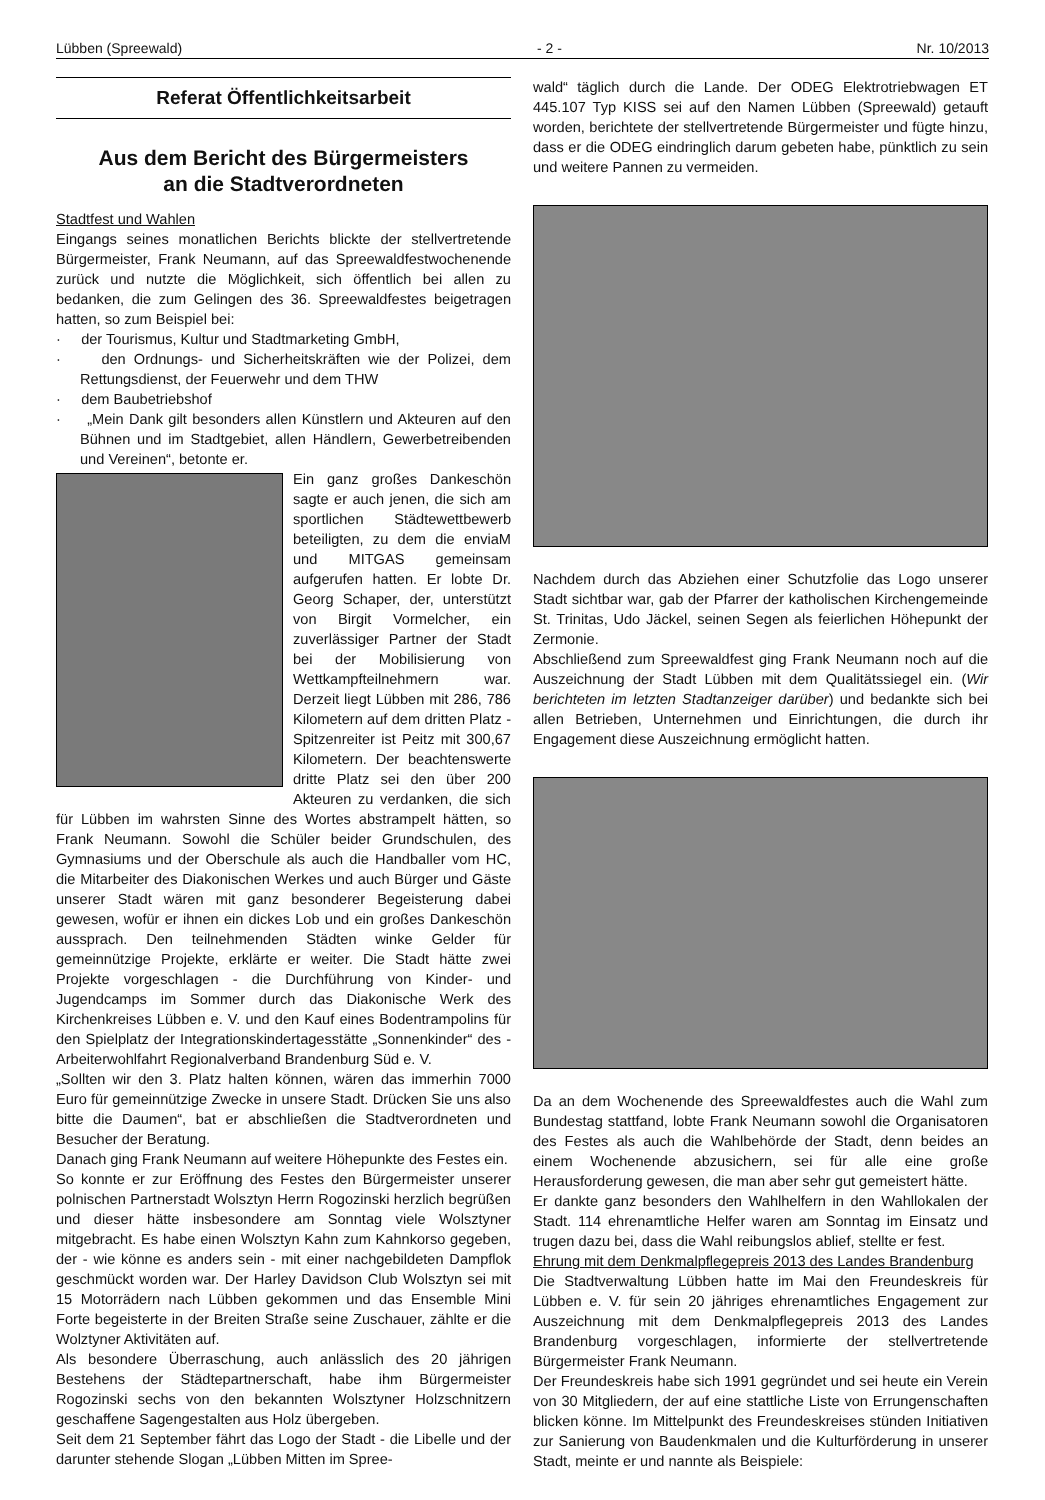Lübben (Spreewald) - 2 - Nr. 10/2013
Referat Öffentlichkeitsarbeit
Aus dem Bericht des Bürgermeisters
an die Stadtverordneten
Stadtfest und Wahlen
Eingangs seines monatlichen Berichts blickte der stellvertretende Bürgermeister, Frank Neumann, auf das Spreewaldfestwochenende zurück und nutzte die Möglichkeit, sich öffentlich bei allen zu bedanken, die zum Gelingen des 36. Spreewaldfestes beigetragen hatten, so zum Beispiel bei:
· der Tourismus, Kultur und Stadtmarketing GmbH,
· den Ordnungs- und Sicherheitskräften wie der Polizei, dem Rettungsdienst, der Feuerwehr und dem THW
· dem Baubetriebshof
· „Mein Dank gilt besonders allen Künstlern und Akteuren auf den Bühnen und im Stadtgebiet, allen Händlern, Gewerbetreibenden und Vereinen“, betonte er.
Ein ganz großes Dankeschön sagte er auch jenen, die sich am sportlichen Städtewettbewerb beteiligten, zu dem die enviaM und MITGAS gemeinsam aufgerufen hatten. Er lobte Dr. Georg Schaper, der, unterstützt von Birgit Vormelcher, ein zuverlässiger Partner der Stadt bei der Mobilisierung von Wettkampfteilnehmern war. Derzeit liegt Lübben mit 286, 786 Kilometern auf dem dritten Platz - Spitzenreiter ist Peitz mit 300,67 Kilometern. Der beachtenswerte dritte Platz sei den über 200 Akteuren zu verdanken, die sich für Lübben im wahrsten Sinne des Wortes abstrampelt hätten, so Frank Neumann. Sowohl die Schüler beider Grundschulen, des Gymnasiums und der Oberschule als auch die Handballer vom HC, die Mitarbeiter des Diakonischen Werkes und auch Bürger und Gäste unserer Stadt wären mit ganz besonderer Begeisterung dabei gewesen, wofür er ihnen ein dickes Lob und ein großes Dankeschön aussprach. Den teilnehmenden Städten winke Gelder für gemeinnützige Projekte, erklärte er weiter. Die Stadt hätte zwei Projekte vorgeschlagen - die Durchführung von Kinder- und Jugendcamps im Sommer durch das Diakonische Werk des Kirchenkreises Lübben e. V. und den Kauf eines Bodentrampolins für den Spielplatz der Integrationskindertagesstätte „Sonnenkinder“ des - Arbeiterwohlfahrt Regionalverband Brandenburg Süd e. V.
„Sollten wir den 3. Platz halten können, wären das immerhin 7000 Euro für gemeinnützige Zwecke in unsere Stadt. Drücken Sie uns also bitte die Daumen“, bat er abschließen die Stadtverordneten und Besucher der Beratung.
Danach ging Frank Neumann auf weitere Höhepunkte des Festes ein.
So konnte er zur Eröffnung des Festes den Bürgermeister unserer polnischen Partnerstadt Wolsztyn Herrn Rogozinski herzlich begrüßen und dieser hätte insbesondere am Sonntag viele Wolsztyner mitgebracht. Es habe einen Wolsztyn Kahn zum Kahnkorso gegeben, der - wie könne es anders sein - mit einer nachgebildeten Dampflok geschmückt worden war. Der Harley Davidson Club Wolsztyn sei mit 15 Motorrädern nach Lübben gekommen und das Ensemble Mini Forte begeisterte in der Breiten Straße seine Zuschauer, zählte er die Wolztyner Aktivitäten auf.
Als besondere Überraschung, auch anlässlich des 20 jährigen Bestehens der Städtepartnerschaft, habe ihm Bürgermeister Rogozinski sechs von den bekannten Wolsztyner Holzschnitzern geschaffene Sagengestalten aus Holz übergeben.
Seit dem 21 September fährt das Logo der Stadt - die Libelle und der darunter stehende Slogan „Lübben Mitten im Spree-
wald“ täglich durch die Lande. Der ODEG Elektrotriebwagen ET 445.107 Typ KISS sei auf den Namen Lübben (Spreewald) getauft worden, berichtete der stellvertretende Bürgermeister und fügte hinzu, dass er die ODEG eindringlich darum gebeten habe, pünktlich zu sein und weitere Pannen zu vermeiden.
Nachdem durch das Abziehen einer Schutzfolie das Logo unserer Stadt sichtbar war, gab der Pfarrer der katholischen Kirchengemeinde St. Trinitas, Udo Jäckel, seinen Segen als feierlichen Höhepunkt der Zermonie.
Abschließend zum Spreewaldfest ging Frank Neumann noch auf die Auszeichnung der Stadt Lübben mit dem Qualitätssiegel ein. (Wir berichteten im letzten Stadtanzeiger darüber) und bedankte sich bei allen Betrieben, Unternehmen und Einrichtungen, die durch ihr Engagement diese Auszeichnung ermöglicht hatten.
Da an dem Wochenende des Spreewaldfestes auch die Wahl zum Bundestag stattfand, lobte Frank Neumann sowohl die Organisatoren des Festes als auch die Wahlbehörde der Stadt, denn beides an einem Wochenende abzusichern, sei für alle eine große Herausforderung gewesen, die man aber sehr gut gemeistert hätte.
Er dankte ganz besonders den Wahlhelfern in den Wahllokalen der Stadt. 114 ehrenamtliche Helfer waren am Sonntag im Einsatz und trugen dazu bei, dass die Wahl reibungslos ablief, stellte er fest.
Ehrung mit dem Denkmalpflegepreis 2013 des Landes Brandenburg
Die Stadtverwaltung Lübben hatte im Mai den Freundeskreis für Lübben e. V. für sein 20 jähriges ehrenamtliches Engagement zur Auszeichnung mit dem Denkmalpflegepreis 2013 des Landes Brandenburg vorgeschlagen, informierte der stellvertretende Bürgermeister Frank Neumann.
Der Freundeskreis habe sich 1991 gegründet und sei heute ein Verein von 30 Mitgliedern, der auf eine stattliche Liste von Errungenschaften blicken könne. Im Mittelpunkt des Freundeskreises stünden Initiativen zur Sanierung von Baudenkmalen und die Kulturförderung in unserer Stadt, meinte er und nannte als Beispiele: